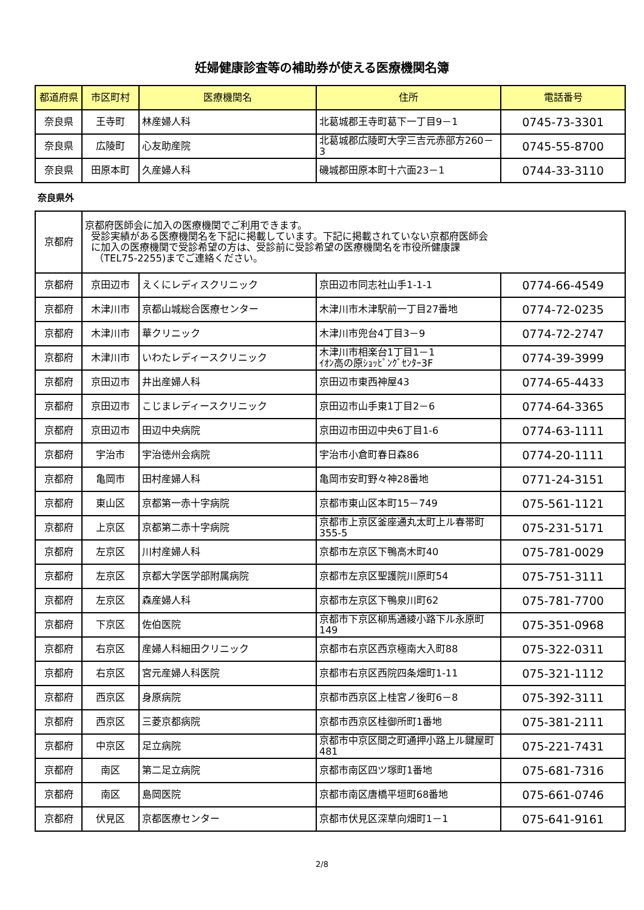妊婦健康診査等の補助券が使える医療機関名簿
| 都道府県 | 市区町村 | 医療機関名 | 住所 | 電話番号 |
| --- | --- | --- | --- | --- |
| 奈良県 | 王寺町 | 林産婦人科 | 北葛城郡王寺町葛下一丁目9－1 | 0745-73-3301 |
| 奈良県 | 広陵町 | 心友助産院 | 北葛城郡広陵町大字三吉元赤部方260－3 | 0745-55-8700 |
| 奈良県 | 田原本町 | 久産婦人科 | 磯城郡田原本町十六面23－1 | 0744-33-3110 |
奈良県外
| 京都府 | 京都府医師会に加入の医療機関でご利用できます。 受診実績がある医療機関名を下記に掲載しています。下記に掲載されていない京都府医師会 に加入の医療機関で受診希望の方は、受診前に受診希望の医療機関名を市役所健康課 （TEL75-2255)までご連絡ください。 | | | |
| 京都府 | 京田辺市 | えくにレディスクリニック | 京田辺市同志社山手1-1-1 | 0774-66-4549 |
| 京都府 | 木津川市 | 京都山城総合医療センター | 木津川市木津駅前一丁目27番地 | 0774-72-0235 |
| 京都府 | 木津川市 | 華クリニック | 木津川市兜台4丁目3－9 | 0774-72-2747 |
| 京都府 | 木津川市 | いわたレディースクリニック | 木津川市相楽台1丁目1－1 ｲｵﾝ高の原ｼｮｯﾋﾟﾝｸﾞｾﾝﾀｰ3F | 0774-39-3999 |
| 京都府 | 京田辺市 | 井出産婦人科 | 京田辺市東西神屋43 | 0774-65-4433 |
| 京都府 | 京田辺市 | こじまレディースクリニック | 京田辺市山手東1丁目2－6 | 0774-64-3365 |
| 京都府 | 京田辺市 | 田辺中央病院 | 京田辺市田辺中央6丁目1-6 | 0774-63-1111 |
| 京都府 | 宇治市 | 宇治徳州会病院 | 宇治市小倉町春日森86 | 0774-20-1111 |
| 京都府 | 亀岡市 | 田村産婦人科 | 亀岡市安町野々神28番地 | 0771-24-3151 |
| 京都府 | 東山区 | 京都第一赤十字病院 | 京都市東山区本町15－749 | 075-561-1121 |
| 京都府 | 上京区 | 京都第二赤十字病院 | 京都市上京区釜座通丸太町上ル春帯町355-5 | 075-231-5171 |
| 京都府 | 左京区 | 川村産婦人科 | 京都市左京区下鴨高木町40 | 075-781-0029 |
| 京都府 | 左京区 | 京都大学医学部附属病院 | 京都市左京区聖護院川原町54 | 075-751-3111 |
| 京都府 | 左京区 | 森産婦人科 | 京都市左京区下鴨泉川町62 | 075-781-7700 |
| 京都府 | 下京区 | 佐伯医院 | 京都市下京区柳馬通綾小路下ル永原町149 | 075-351-0968 |
| 京都府 | 右京区 | 産婦人科細田クリニック | 京都市右京区西京極南大入町88 | 075-322-0311 |
| 京都府 | 右京区 | 宮元産婦人科医院 | 京都市右京区西院四条畑町1-11 | 075-321-1112 |
| 京都府 | 西京区 | 身原病院 | 京都市西京区上桂宮ノ後町6－8 | 075-392-3111 |
| 京都府 | 西京区 | 三菱京都病院 | 京都市西京区桂御所町1番地 | 075-381-2111 |
| 京都府 | 中京区 | 足立病院 | 京都市中京区間之町通押小路上ル鍵屋町481 | 075-221-7431 |
| 京都府 | 南区 | 第二足立病院 | 京都市南区四ツ塚町1番地 | 075-681-7316 |
| 京都府 | 南区 | 島岡医院 | 京都市南区唐橋平垣町68番地 | 075-661-0746 |
| 京都府 | 伏見区 | 京都医療センター | 京都市伏見区深草向畑町1－1 | 075-641-9161 |
2/8